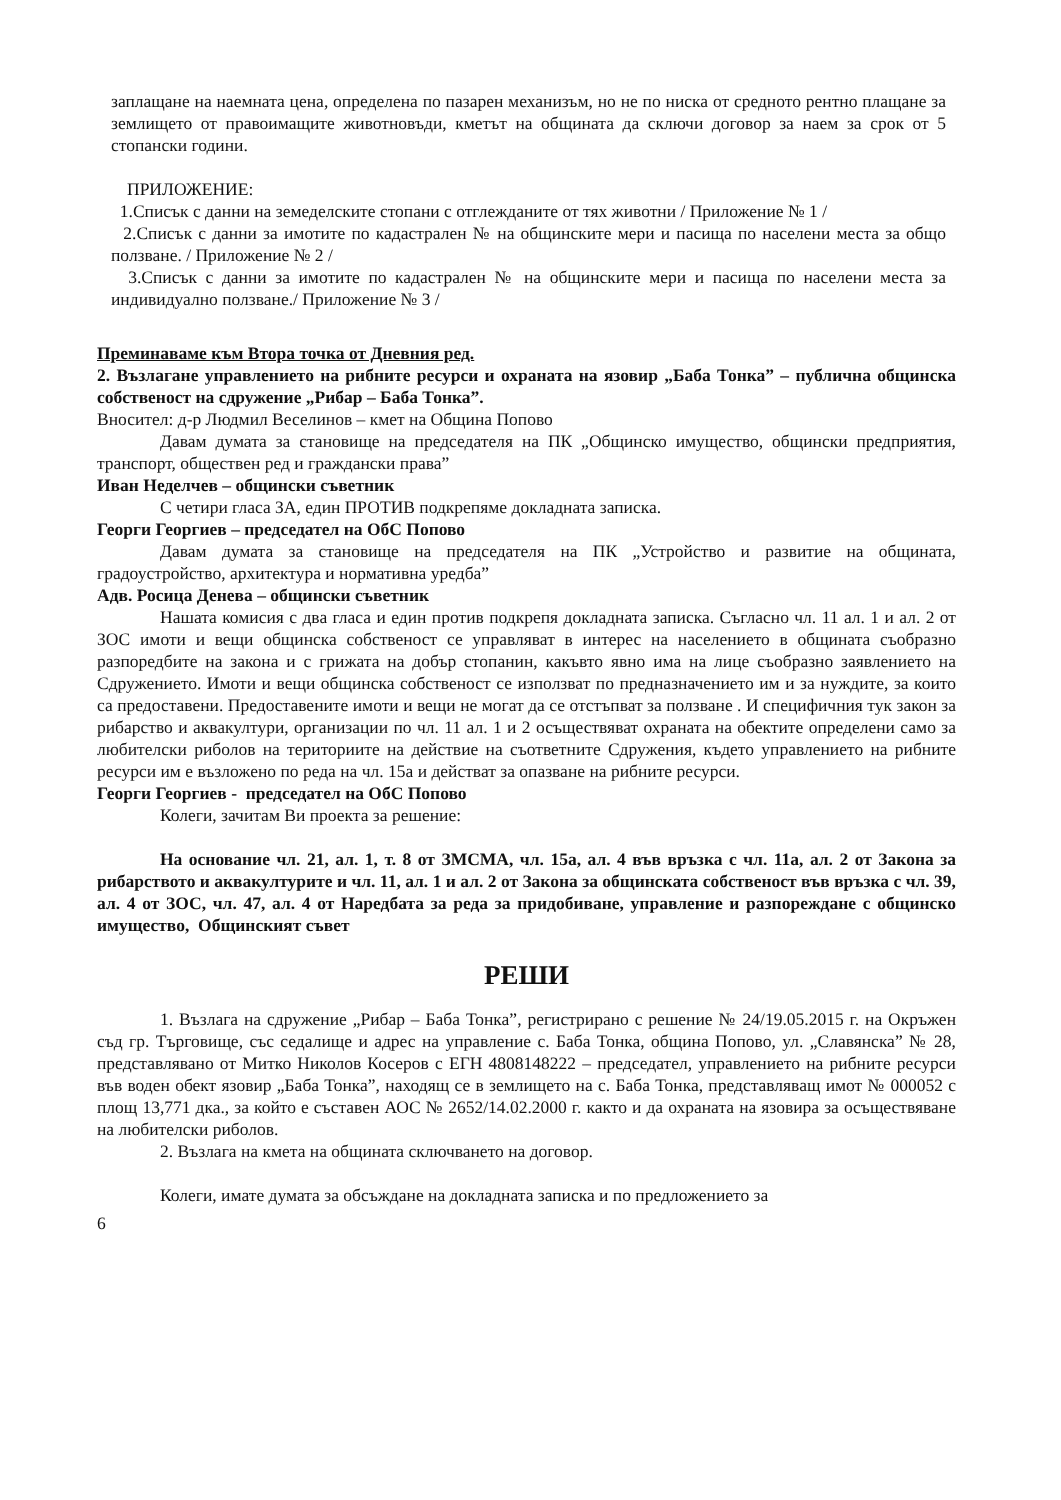заплащане на наемната цена, определена по пазарен механизъм, но не по ниска от средното рентно плащане за землището от правоимащите животновъди, кметът на общината да сключи договор за наем за срок от 5 стопански години.
ПРИЛОЖЕНИЕ:
1.Списък с данни на земеделските стопани с отглежданите от тях животни / Приложение № 1 /
2.Списък с данни за имотите по кадастрален № на общинските мери и пасища по населени места за общо ползване. / Приложение № 2 /
3.Списък с данни за имотите по кадастрален № на общинските мери и пасища по населени места за индивидуално ползване./ Приложение № 3 /
Преминаваме към Втора точка от Дневния ред.
2. Възлагане управлението на рибните ресурси и охраната на язовир „Баба Тонка” – публична общинска собственост на сдружение „Рибар – Баба Тонка”.
Вносител: д-р Людмил Веселинов – кмет на Община Попово
Давам думата за становище на председателя на ПК „Общинско имущество, общински предприятия, транспорт, обществен ред и граждански права”
Иван Неделчев – общински съветник
С четири гласа ЗА, един ПРОТИВ подкрепяме докладната записка.
Георги Георгиев – председател на ОбС Попово
Давам думата за становище на председателя на ПК „Устройство и развитие на общината, градоустройство, архитектура и нормативна уредба”
Адв. Росица Денева – общински съветник
Нашата комисия с два гласа и един против подкрепя докладната записка. Съгласно чл. 11 ал. 1 и ал. 2 от ЗОС имоти и вещи общинска собственост се управляват в интерес на населението в общината съобразно разпоредбите на закона и с грижата на добър стопанин, какъвто явно има на лице съобразно заявлението на Сдружението. Имоти и вещи общинска собственост се използват по предназначението им и за нуждите, за които са предоставени. Предоставените имоти и вещи не могат да се отстъпват за ползване . И специфичния тук закон за рибарство и аквакултури, организации по чл. 11 ал. 1 и 2 осъществяват охраната на обектите определени само за любителски риболов на териториите на действие на съответните Сдружения, където управлението на рибните ресурси им е възложено по реда на чл. 15а и действат за опазване на рибните ресурси.
Георги Георгиев - председател на ОбС Попово
Колеги, зачитам Ви проекта за решение:
На основание чл. 21, ал. 1, т. 8 от ЗМСМА, чл. 15а, ал. 4 във връзка с чл. 11а, ал. 2 от Закона за рибарството и аквакултурите и чл. 11, ал. 1 и ал. 2 от Закона за общинската собственост във връзка с чл. 39, ал. 4 от ЗОС, чл. 47, ал. 4 от Наредбата за реда за придобиване, управление и разпореждане с общинско имущество, Общинският съвет
РЕШИ
1. Възлага на сдружение „Рибар – Баба Тонка”, регистрирано с решение № 24/19.05.2015 г. на Окръжен съд гр. Търговище, със седалище и адрес на управление с. Баба Тонка, община Попово, ул. „Славянска” № 28, представлявано от Митко Николов Косеров с ЕГН 4808148222 – председател, управлението на рибните ресурси във воден обект язовир „Баба Тонка”, находящ се в землището на с. Баба Тонка, представляващ имот № 000052 с площ 13,771 дка., за който е съставен АОС № 2652/14.02.2000 г. както и да охраната на язовира за осъществяване на любителски риболов.
2. Възлага на кмета на общината сключването на договор.
Колеги, имате думата за обсъждане на докладната записка и по предложението за
6